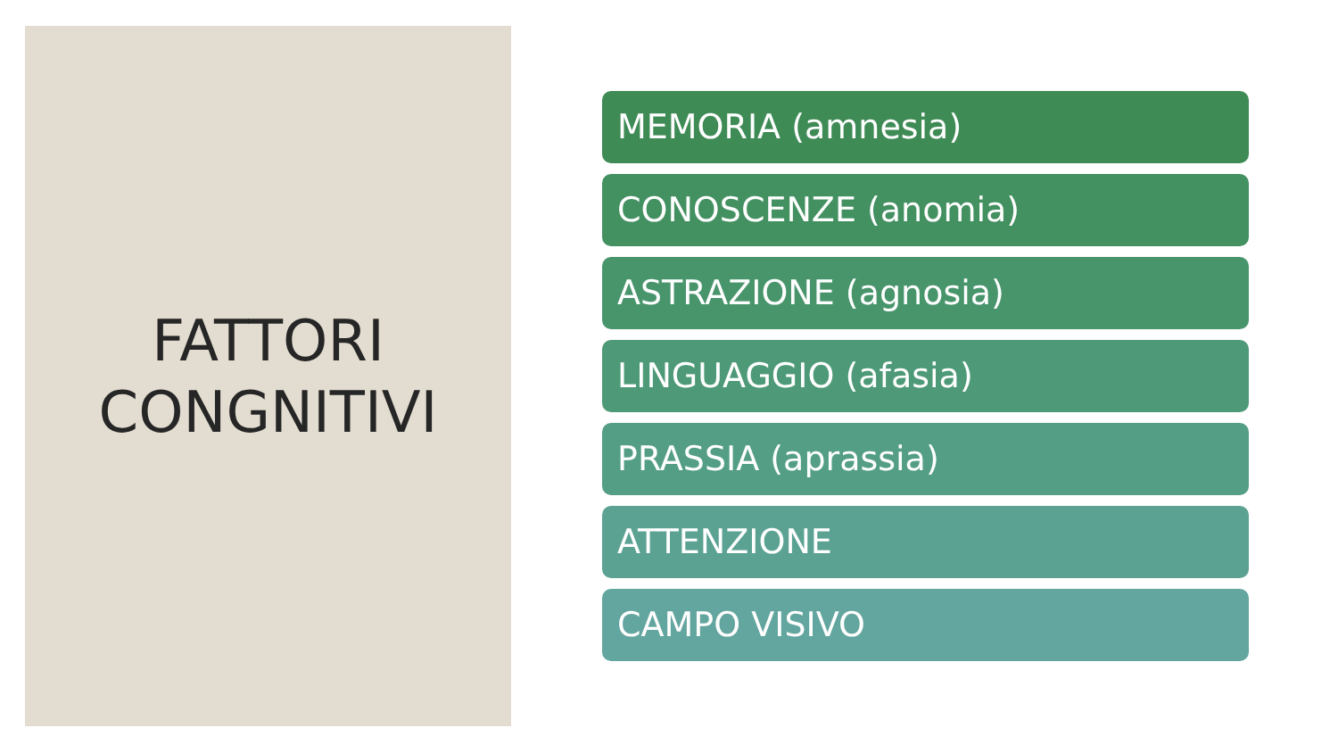FATTORI
CONGNITIVI
MEMORIA (amnesia)
CONOSCENZE (anomia)
ASTRAZIONE (agnosia)
LINGUAGGIO (afasia)
PRASSIA (aprassia)
ATTENZIONE
CAMPO VISIVO